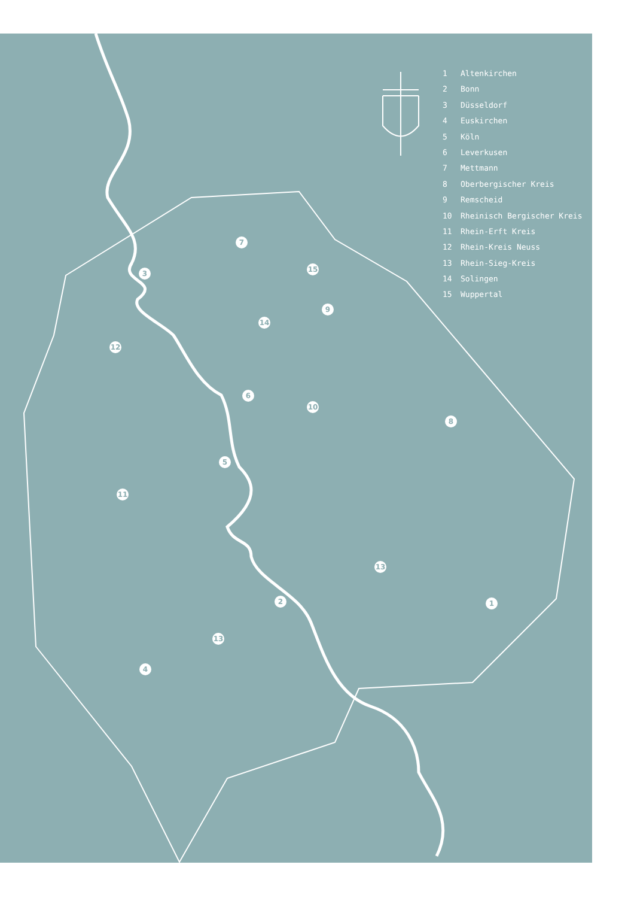1 Altenkirchen
2 Bonn
3 Düsseldorf
4 Euskirchen
5 Köln
6 Leverkusen
7 Mettmann
8 Oberbergischer Kreis
9 Remscheid
10 Rheinisch Bergischer Kreis
11 Rhein-Erft Kreis
12 Rhein-Kreis Neuss
13 Rhein-Sieg-Kreis
14 Solingen
15 Wuppertal
1
2
3
4
5
6
7
8
9
10
11
12
13
13
14
15